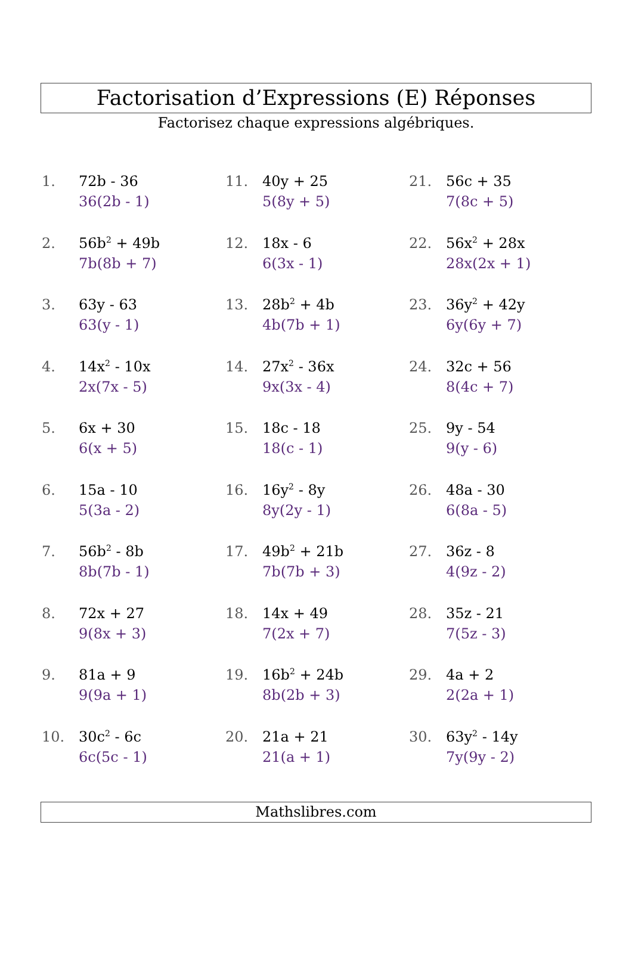Factorisation d’Expressions (E) Réponses
Factorisez chaque expressions algébriques.
1. 72b - 36
36(2b - 1)
2. 56b<sup>2</sup> + 49b
7b(8b + 7)
3. 63y - 63
63(y - 1)
4. 14x<sup>2</sup> - 10x
2x(7x - 5)
5. 6x + 30
6(x + 5)
6. 15a - 10
5(3a - 2)
7. 56b<sup>2</sup> - 8b
8b(7b - 1)
8. 72x + 27
9(8x + 3)
9. 81a + 9
9(9a + 1)
10. 30c<sup>2</sup> - 6c
6c(5c - 1)
11. 40y + 25
5(8y + 5)
12. 18x - 6
6(3x - 1)
13. 28b<sup>2</sup> + 4b
4b(7b + 1)
14. 27x<sup>2</sup> - 36x
9x(3x - 4)
15. 18c - 18
18(c - 1)
16. 16y<sup>2</sup> - 8y
8y(2y - 1)
17. 49b<sup>2</sup> + 21b
7b(7b + 3)
18. 14x + 49
7(2x + 7)
19. 16b<sup>2</sup> + 24b
8b(2b + 3)
20. 21a + 21
21(a + 1)
21. 56c + 35
7(8c + 5)
22. 56x<sup>2</sup> + 28x
28x(2x + 1)
23. 36y<sup>2</sup> + 42y
6y(6y + 7)
24. 32c + 56
8(4c + 7)
25. 9y - 54
9(y - 6)
26. 48a - 30
6(8a - 5)
27. 36z - 8
4(9z - 2)
28. 35z - 21
7(5z - 3)
29. 4a + 2
2(2a + 1)
30. 63y<sup>2</sup> - 14y
7y(9y - 2)
Mathslibres.com